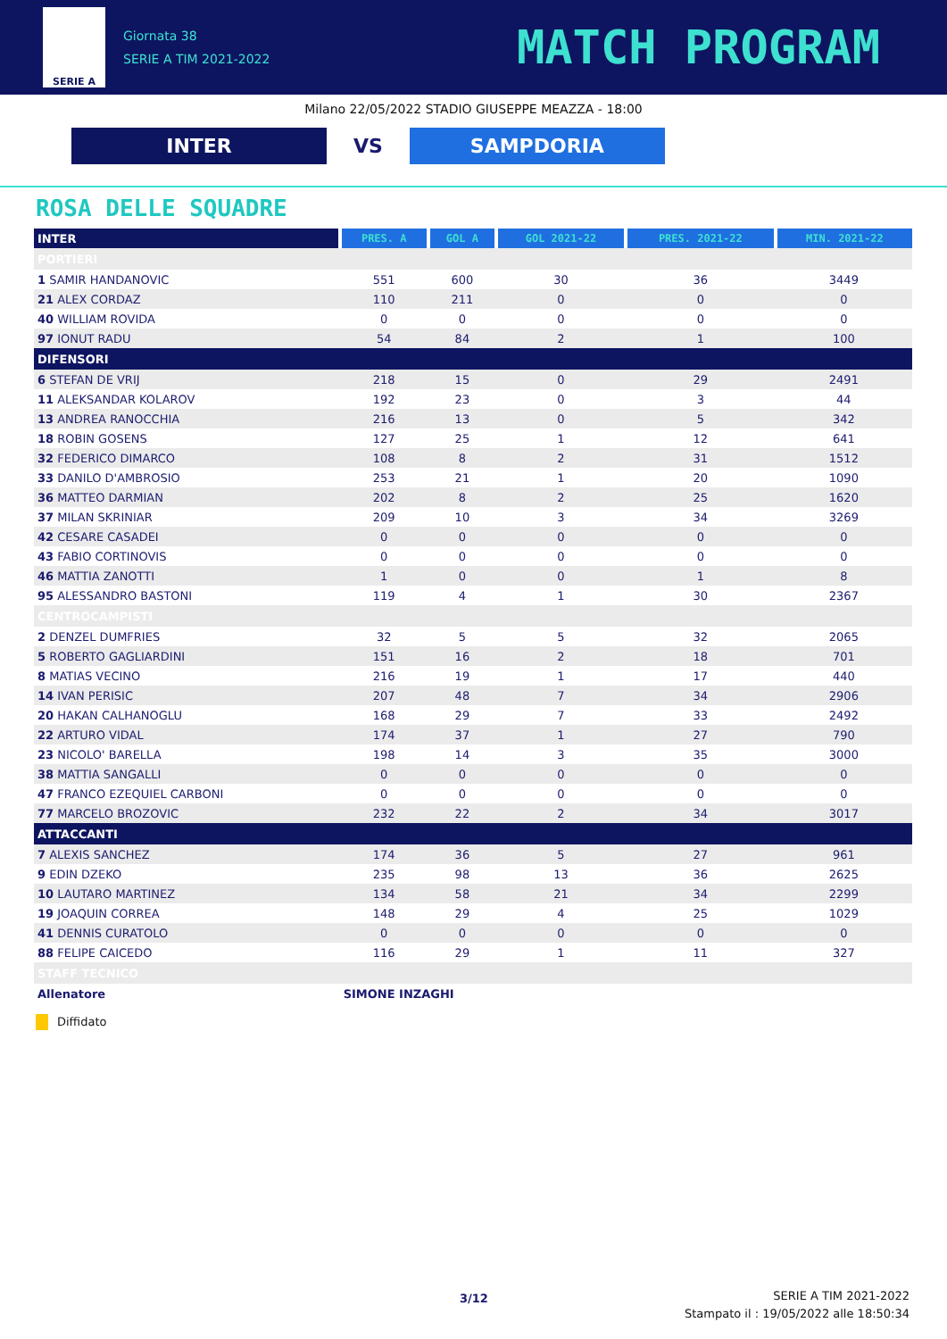SERIE A
Giornata 38
SERIE A TIM 2021-2022
MATCH PROGRAM
Milano 22/05/2022 STADIO GIUSEPPE MEAZZA - 18:00
INTER
VS
SAMPDORIA
ROSA DELLE SQUADRE
| INTER | PRES. A | GOL A | GOL 2021-22 | PRES. 2021-22 | MIN. 2021-22 |
| --- | --- | --- | --- | --- | --- |
| PORTIERI | | | | | |
| 1 SAMIR HANDANOVIC | 551 | 600 | 30 | 36 | 3449 |
| 21 ALEX CORDAZ | 110 | 211 | 0 | 0 | 0 |
| 40 WILLIAM ROVIDA | 0 | 0 | 0 | 0 | 0 |
| 97 IONUT RADU | 54 | 84 | 2 | 1 | 100 |
| DIFENSORI | | | | | |
| 6 STEFAN DE VRIJ | 218 | 15 | 0 | 29 | 2491 |
| 11 ALEKSANDAR KOLAROV | 192 | 23 | 0 | 3 | 44 |
| 13 ANDREA RANOCCHIA | 216 | 13 | 0 | 5 | 342 |
| 18 ROBIN GOSENS | 127 | 25 | 1 | 12 | 641 |
| 32 FEDERICO DIMARCO | 108 | 8 | 2 | 31 | 1512 |
| 33 DANILO D'AMBROSIO | 253 | 21 | 1 | 20 | 1090 |
| 36 MATTEO DARMIAN | 202 | 8 | 2 | 25 | 1620 |
| 37 MILAN SKRINIAR | 209 | 10 | 3 | 34 | 3269 |
| 42 CESARE CASADEI | 0 | 0 | 0 | 0 | 0 |
| 43 FABIO CORTINOVIS | 0 | 0 | 0 | 0 | 0 |
| 46 MATTIA ZANOTTI | 1 | 0 | 0 | 1 | 8 |
| 95 ALESSANDRO BASTONI | 119 | 4 | 1 | 30 | 2367 |
| CENTROCAMPISTI | | | | | |
| 2 DENZEL DUMFRIES | 32 | 5 | 5 | 32 | 2065 |
| 5 ROBERTO GAGLIARDINI | 151 | 16 | 2 | 18 | 701 |
| 8 MATIAS VECINO | 216 | 19 | 1 | 17 | 440 |
| 14 IVAN PERISIC | 207 | 48 | 7 | 34 | 2906 |
| 20 HAKAN CALHANOGLU | 168 | 29 | 7 | 33 | 2492 |
| 22 ARTURO VIDAL | 174 | 37 | 1 | 27 | 790 |
| 23 NICOLO' BARELLA | 198 | 14 | 3 | 35 | 3000 |
| 38 MATTIA SANGALLI | 0 | 0 | 0 | 0 | 0 |
| 47 FRANCO EZEQUIEL CARBONI | 0 | 0 | 0 | 0 | 0 |
| 77 MARCELO BROZOVIC | 232 | 22 | 2 | 34 | 3017 |
| ATTACCANTI | | | | | |
| 7 ALEXIS SANCHEZ | 174 | 36 | 5 | 27 | 961 |
| 9 EDIN DZEKO | 235 | 98 | 13 | 36 | 2625 |
| 10 LAUTARO MARTINEZ | 134 | 58 | 21 | 34 | 2299 |
| 19 JOAQUIN CORREA | 148 | 29 | 4 | 25 | 1029 |
| 41 DENNIS CURATOLO | 0 | 0 | 0 | 0 | 0 |
| 88 FELIPE CAICEDO | 116 | 29 | 1 | 11 | 327 |
| STAFF TECNICO | | | | | |
| Allenatore | SIMONE INZAGHI | | | | |
Diffidato
3/12
SERIE A TIM 2021-2022
Stampato il : 19/05/2022 alle 18:50:34